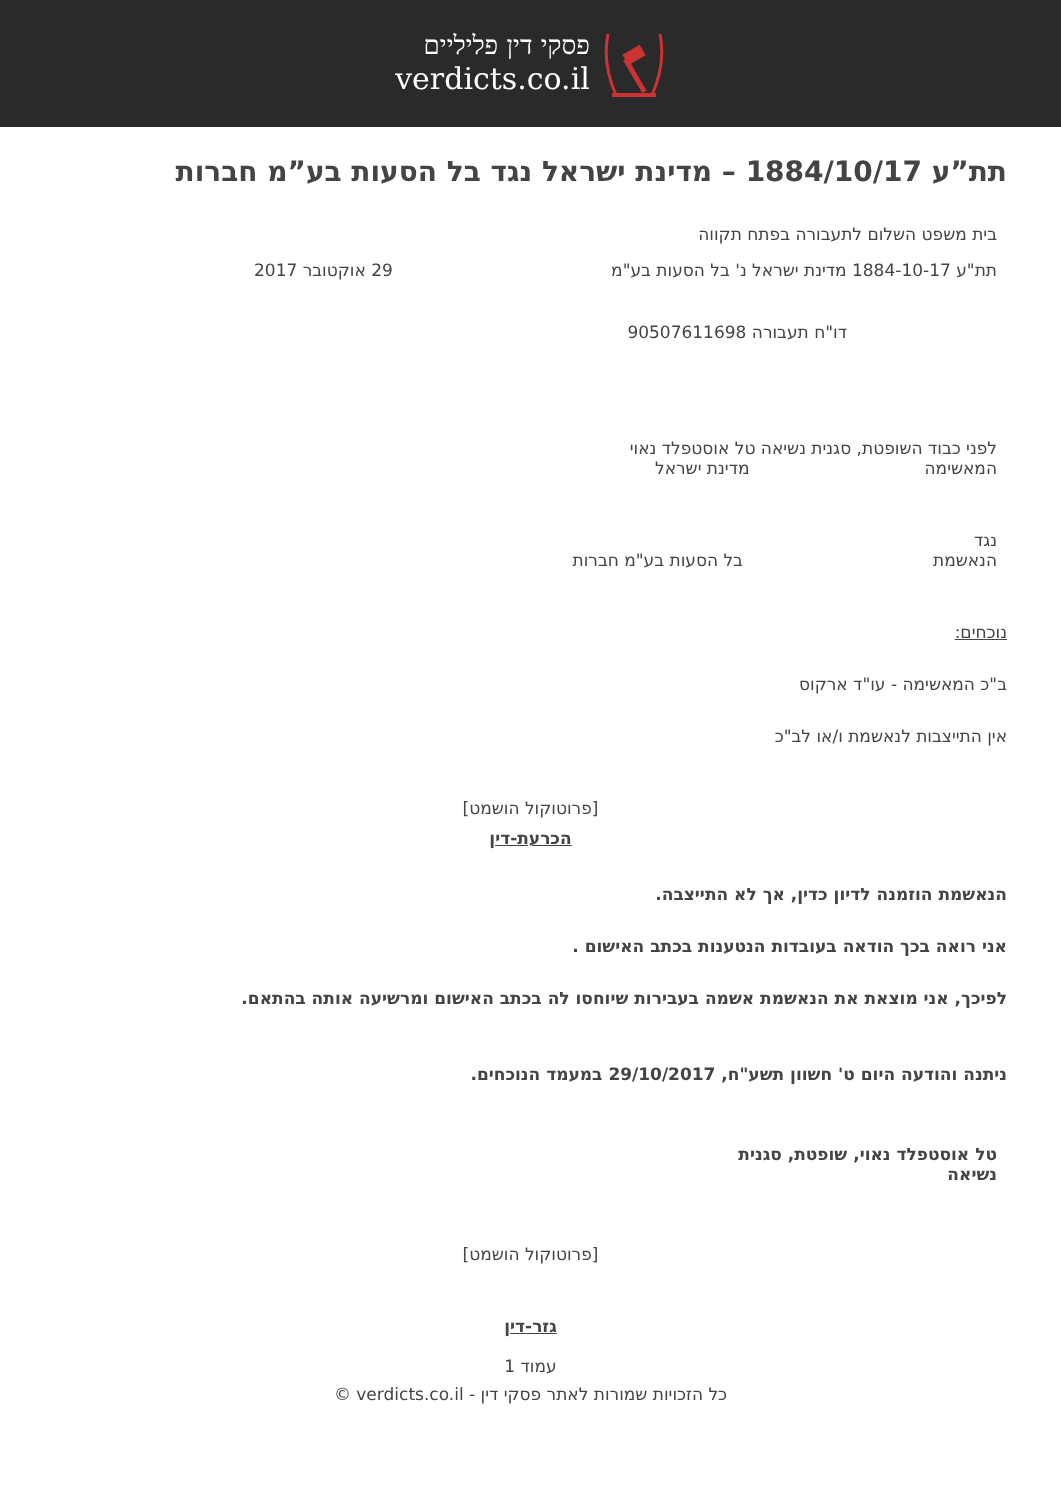פסקי דין פליליים
verdicts.co.il
תת”ע 1884/10/17 – מדינת ישראל נגד בל הסעות בע”מ חברות
בית משפט השלום לתעבורה בפתח תקווה
תת"ע 1884-10-17 מדינת ישראל נ' בל הסעות בע"מ 29 אוקטובר 2017
דו"ח תעבורה 90507611698
לפני כבוד השופטת, סגנית נשיאה טל אוסטפלד נאוי
המאשימהמדינת ישראל
נגד
הנאשמתבל הסעות בע"מ חברות
נוכחים:
ב"כ המאשימה - עו"ד ארקוס
אין התייצבות לנאשמת ו/או לב"כ
[פרוטוקול הושמט]
הכרעת-דין
הנאשמת הוזמנה לדיון כדין, אך לא התייצבה.
אני רואה בכך הודאה בעובדות הנטענות בכתב האישום .
לפיכך, אני מוצאת את הנאשמת אשמה בעבירות שיוחסו לה בכתב האישום ומרשיעה אותה בהתאם.
ניתנה והודעה היום ט' חשוון תשע"ח, 29/10/2017 במעמד הנוכחים.
טל אוסטפלד נאוי, שופטת, סגנית נשיאה
[פרוטוקול הושמט]
גזר-דין
עמוד 1
כל הזכויות שמורות לאתר פסקי דין - verdicts.co.il ©